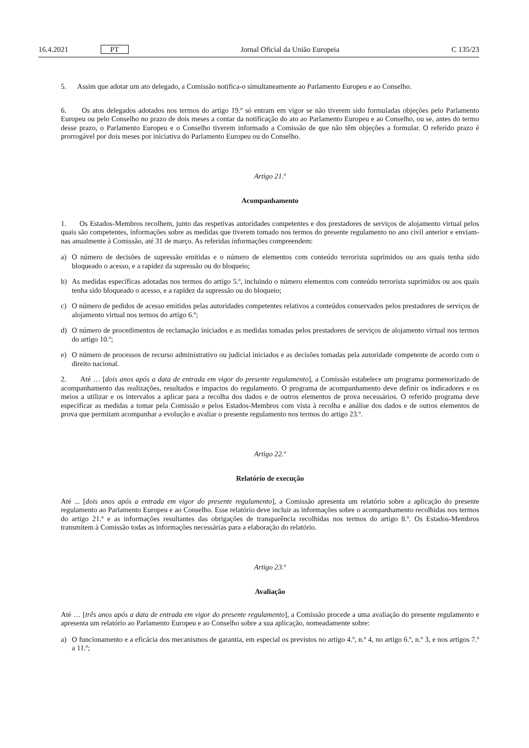16.4.2021 PT Jornal Oficial da União Europeia C 135/23
5. Assim que adotar um ato delegado, a Comissão notifica-o simultaneamente ao Parlamento Europeu e ao Conselho.
6. Os atos delegados adotados nos termos do artigo 19.º só entram em vigor se não tiverem sido formuladas objeções pelo Parlamento Europeu ou pelo Conselho no prazo de dois meses a contar da notificação do ato ao Parlamento Europeu e ao Conselho, ou se, antes do termo desse prazo, o Parlamento Europeu e o Conselho tiverem informado a Comissão de que não têm objeções a formular. O referido prazo é prorrogável por dois meses por iniciativa do Parlamento Europeu ou do Conselho.
Artigo 21.º
Acompanhamento
1. Os Estados-Membros recolhem, junto das respetivas autoridades competentes e dos prestadores de serviços de alojamento virtual pelos quais são competentes, informações sobre as medidas que tiverem tomado nos termos do presente regulamento no ano civil anterior e enviam-nas anualmente à Comissão, até 31 de março. As referidas informações compreendem:
a) O número de decisões de supressão emitidas e o número de elementos com conteúdo terrorista suprimidos ou aos quais tenha sido bloqueado o acesso, e a rapidez da supressão ou do bloqueio;
b) As medidas específicas adotadas nos termos do artigo 5.º, incluindo o número elementos com conteúdo terrorista suprimidos ou aos quais tenha sido bloqueado o acesso, e a rapidez da supressão ou do bloqueio;
c) O número de pedidos de acesso emitidos pelas autoridades competentes relativos a conteúdos conservados pelos prestadores de serviços de alojamento virtual nos termos do artigo 6.º;
d) O número de procedimentos de reclamação iniciados e as medidas tomadas pelos prestadores de serviços de alojamento virtual nos termos do artigo 10.º;
e) O número de processos de recurso administrativo ou judicial iniciados e as decisões tomadas pela autoridade competente de acordo com o direito nacional.
2. Até … [dois anos após a data de entrada em vigor do presente regulamento], a Comissão estabelece um programa pormenorizado de acompanhamento das realizações, resultados e impactos do regulamento. O programa de acompanhamento deve definir os indicadores e os meios a utilizar e os intervalos a aplicar para a recolha dos dados e de outros elementos de prova necessários. O referido programa deve especificar as medidas a tomar pela Comissão e pelos Estados-Membros com vista à recolha e análise dos dados e de outros elementos de prova que permitam acompanhar a evolução e avaliar o presente regulamento nos termos do artigo 23.º.
Artigo 22.º
Relatório de execução
Até ... [dois anos após a entrada em vigor do presente regulamento], a Comissão apresenta um relatório sobre a aplicação do presente regulamento ao Parlamento Europeu e ao Conselho. Esse relatório deve incluir as informações sobre o acompanhamento recolhidas nos termos do artigo 21.º e as informações resultantes das obrigações de transparência recolhidas nos termos do artigo 8.º. Os Estados-Membros transmitem à Comissão todas as informações necessárias para a elaboração do relatório.
Artigo 23.º
Avaliação
Até … [três anos após a data de entrada em vigor do presente regulamento], a Comissão procede a uma avaliação do presente regulamento e apresenta um relatório ao Parlamento Europeu e ao Conselho sobre a sua aplicação, nomeadamente sobre:
a) O funcionamento e a eficácia dos mecanismos de garantia, em especial os previstos no artigo 4.º, n.º 4, no artigo 6.º, n.º 3, e nos artigos 7.º a 11.º;